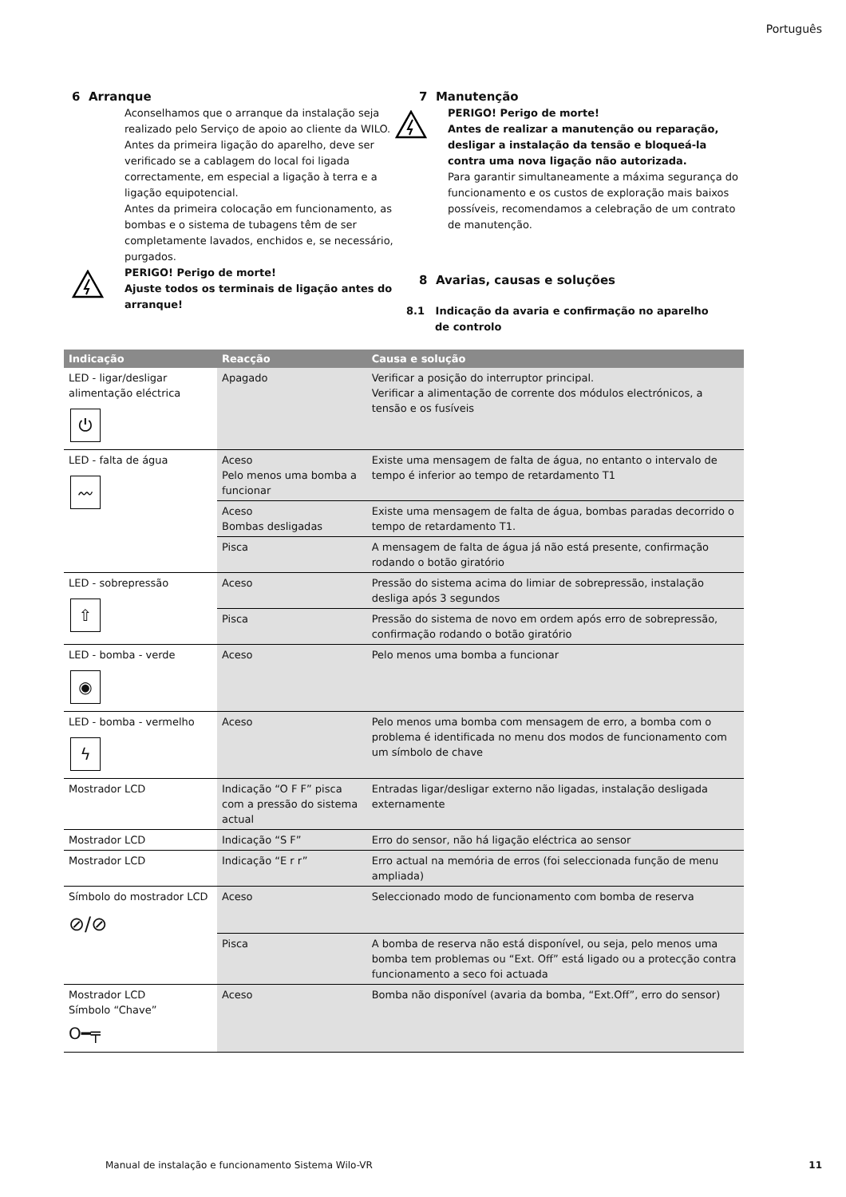Português
6 Arranque
Aconselhamos que o arranque da instalação seja realizado pelo Serviço de apoio ao cliente da WILO. Antes da primeira ligação do aparelho, deve ser verificado se a cablagem do local foi ligada correctamente, em especial a ligação à terra e a ligação equipotencial.
Antes da primeira colocação em funcionamento, as bombas e o sistema de tubagens têm de ser completamente lavados, enchidos e, se necessário, purgados.
PERIGO! Perigo de morte!
Ajuste todos os terminais de ligação antes do arranque!
7 Manutenção
PERIGO! Perigo de morte!
Antes de realizar a manutenção ou reparação, desligar a instalação da tensão e bloqueá-la contra uma nova ligação não autorizada.
Para garantir simultaneamente a máxima segurança do funcionamento e os custos de exploração mais baixos possíveis, recomendamos a celebração de um contrato de manutenção.
8 Avarias, causas e soluções
8.1 Indicação da avaria e confirmação no aparelho
de controlo
| Indicação | Reacção | Causa e solução |
| --- | --- | --- |
| LED - ligar/desligar alimentação eléctrica ⏻ | Apagado | Verificar a posição do interruptor principal. Verificar a alimentação de corrente dos módulos electrónicos, a tensão e os fusíveis |
| LED - falta de água 〰 | Aceso Pelo menos uma bomba a funcionar | Existe uma mensagem de falta de água, no entanto o intervalo de tempo é inferior ao tempo de retardamento T1 |
| | Aceso Bombas desligadas | Existe uma mensagem de falta de água, bombas paradas decorrido o tempo de retardamento T1. |
| | Pisca | A mensagem de falta de água já não está presente, confirmação rodando o botão giratório |
| LED - sobrepressão ⇧ | Aceso | Pressão do sistema acima do limiar de sobrepressão, instalação desliga após 3 segundos |
| | Pisca | Pressão do sistema de novo em ordem após erro de sobrepressão, confirmação rodando o botão giratório |
| LED - bomba - verde ◉ | Aceso | Pelo menos uma bomba a funcionar |
| LED - bomba - vermelho ϟ | Aceso | Pelo menos uma bomba com mensagem de erro, a bomba com o problema é identificada no menu dos modos de funcionamento com um símbolo de chave |
| Mostrador LCD | Indicação “O F F” pisca com a pressão do sistema actual | Entradas ligar/desligar externo não ligadas, instalação desligada externamente |
| Mostrador LCD | Indicação “S F” | Erro do sensor, não há ligação eléctrica ao sensor |
| Mostrador LCD | Indicação “E r r” | Erro actual na memória de erros (foi seleccionada função de menu ampliada) |
| Símbolo do mostrador LCD ⊘/⊘ | Aceso | Seleccionado modo de funcionamento com bomba de reserva |
| | Pisca | A bomba de reserva não está disponível, ou seja, pelo menos uma bomba tem problemas ou “Ext. Off” está ligado ou a protecção contra funcionamento a seco foi actuada |
| Mostrador LCD Símbolo “Chave” O━╤ | Aceso | Bomba não disponível (avaria da bomba, “Ext.Off”, erro do sensor) |
Manual de instalação e funcionamento Sistema Wilo-VR
11